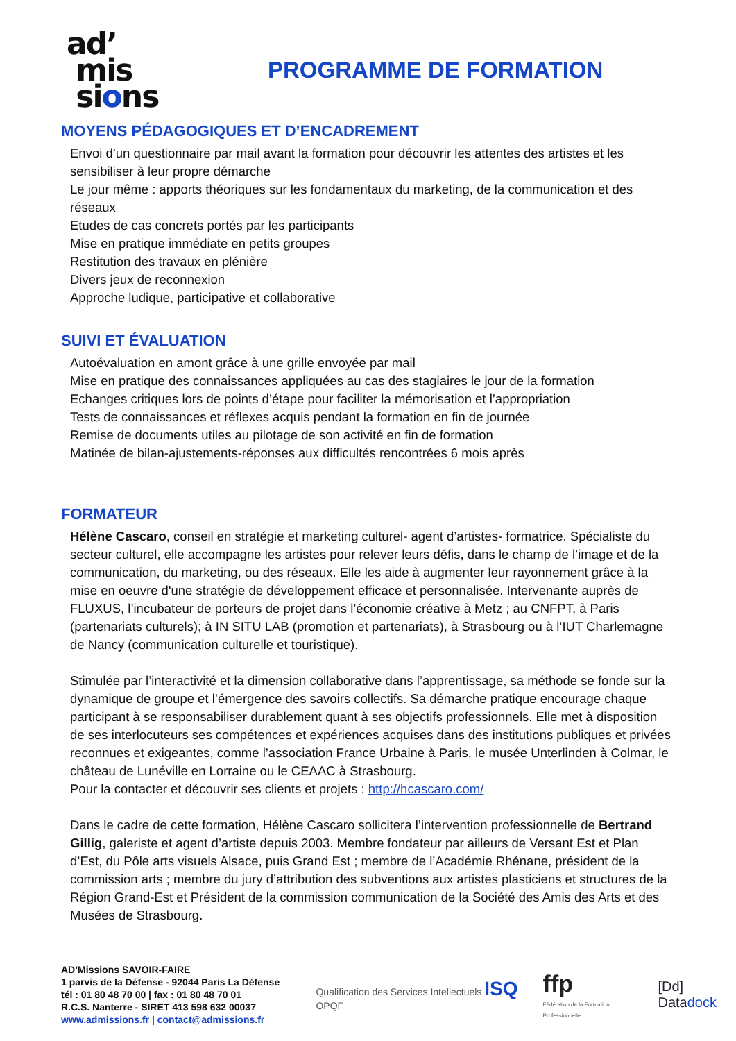ad’
mis
sions
PROGRAMME DE FORMATION
MOYENS PÉDAGOGIQUES ET D’ENCADREMENT
Envoi d’un questionnaire par mail avant la formation pour découvrir les attentes des artistes et les sensibiliser à leur propre démarche
Le jour même : apports théoriques sur les fondamentaux du marketing, de la communication et des réseaux
Etudes de cas concrets portés par les participants
Mise en pratique immédiate en petits groupes
Restitution des travaux en plénière
Divers jeux de reconnexion
Approche ludique, participative et collaborative
SUIVI ET ÉVALUATION
Autoévaluation en amont grâce à une grille envoyée par mail
Mise en pratique des connaissances appliquées au cas des stagiaires le jour de la formation
Echanges critiques lors de points d’étape pour faciliter la mémorisation et l’appropriation
Tests de connaissances et réflexes acquis pendant la formation en fin de journée
Remise de documents utiles au pilotage de son activité en fin de formation
Matinée de bilan-ajustements-réponses aux difficultés rencontrées 6 mois après
FORMATEUR
Hélène Cascaro, conseil en stratégie et marketing culturel- agent d’artistes- formatrice. Spécialiste du secteur culturel, elle accompagne les artistes pour relever leurs défis, dans le champ de l’image et de la communication, du marketing, ou des réseaux. Elle les aide à augmenter leur rayonnement grâce à la mise en oeuvre d'une stratégie de développement efficace et personnalisée. Intervenante auprès de FLUXUS, l’incubateur de porteurs de projet dans l’économie créative à Metz ; au CNFPT, à Paris (partenariats culturels); à IN SITU LAB (promotion et partenariats), à Strasbourg ou à l’IUT Charlemagne de Nancy (communication culturelle et touristique).
Stimulée par l’interactivité et la dimension collaborative dans l’apprentissage, sa méthode se fonde sur la dynamique de groupe et l’émergence des savoirs collectifs. Sa démarche pratique encourage chaque participant à se responsabiliser durablement quant à ses objectifs professionnels. Elle met à disposition de ses interlocuteurs ses compétences et expériences acquises dans des institutions publiques et privées reconnues et exigeantes, comme l’association France Urbaine à Paris, le musée Unterlinden à Colmar, le château de Lunéville en Lorraine ou le CEAAC à Strasbourg.
Pour la contacter et découvrir ses clients et projets : http://hcascaro.com/
Dans le cadre de cette formation, Hélène Cascaro sollicitera l’intervention professionnelle de Bertrand Gillig, galeriste et agent d’artiste depuis 2003. Membre fondateur par ailleurs de Versant Est et Plan d’Est, du Pôle arts visuels Alsace, puis Grand Est ; membre de l’Académie Rhénane, président de la commission arts ; membre du jury d’attribution des subventions aux artistes plasticiens et structures de la Région Grand-Est et Président de la commission communication de la Société des Amis des Arts et des Musées de Strasbourg.
AD’Missions SAVOIR-FAIRE
1 parvis de la Défense - 92044 Paris La Défense
tél : 01 80 48 70 00 | fax : 01 80 48 70 01
R.C.S. Nanterre - SIRET 413 598 632 00037
www.admissions.fr | contact@admissions.fr
Qualification des Services Intellectuels ISQ OPQF
ffp
Fédération de la Formation Professionnelle
[Dd] Datadock